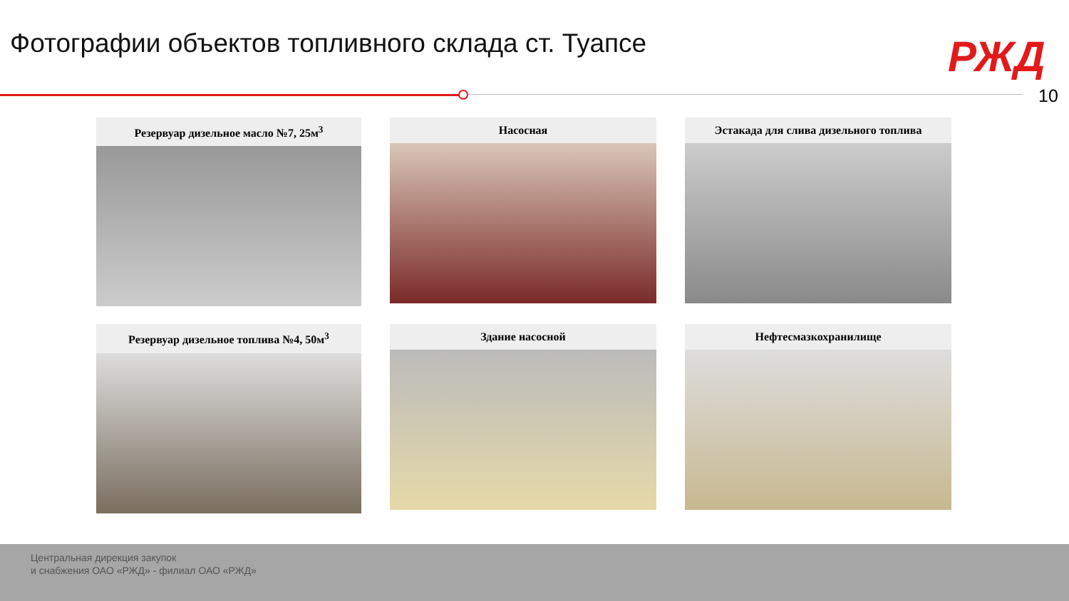Фотографии объектов топливного склада ст. Туапсе
РЖД
10
Резервуар дизельное масло №7, 25м<sup>3</sup>
Насосная
Эстакада для слива дизельного топлива
Резервуар дизельное топлива №4, 50м<sup>3</sup>
Здание насосной
Нефтесмазкохранилище
Центральная дирекция закупок
и снабжения ОАО «РЖД» - филиал ОАО «РЖД»